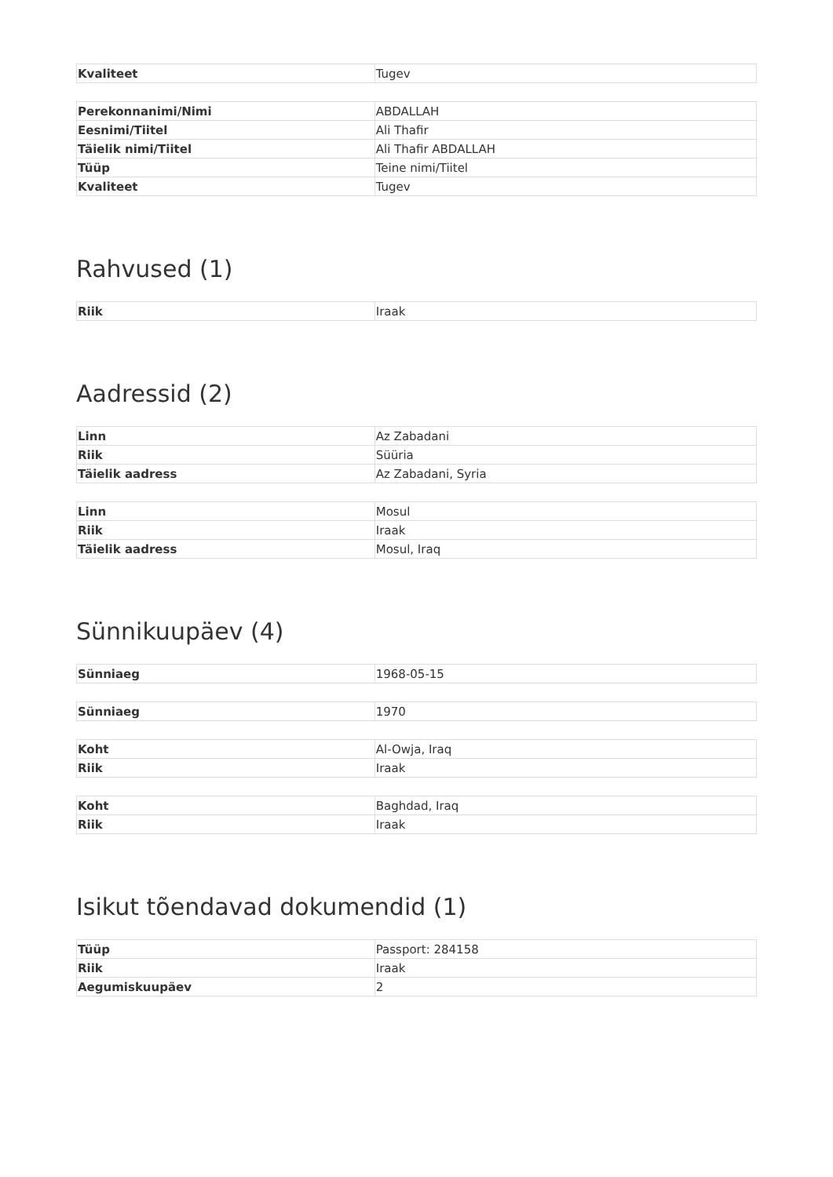| Kvaliteet | Tugev |
| Perekonnanimi/Nimi | ABDALLAH |
| Eesnimi/Tiitel | Ali Thafir |
| Täielik nimi/Tiitel | Ali Thafir ABDALLAH |
| Tüüp | Teine nimi/Tiitel |
| Kvaliteet | Tugev |
Rahvused (1)
| Riik | Iraak |
Aadressid (2)
| Linn | Az Zabadani |
| Riik | Süüria |
| Täielik aadress | Az Zabadani, Syria |
| Linn | Mosul |
| Riik | Iraak |
| Täielik aadress | Mosul, Iraq |
Sünnikuupäev (4)
| Sünniaeg | 1968-05-15 |
| Sünniaeg | 1970 |
| Koht | Al-Owja, Iraq |
| Riik | Iraak |
| Koht | Baghdad, Iraq |
| Riik | Iraak |
Isikut tõendavad dokumendid (1)
| Tüüp | Passport: 284158 |
| Riik | Iraak |
| Aegumiskuupäev | 2 |